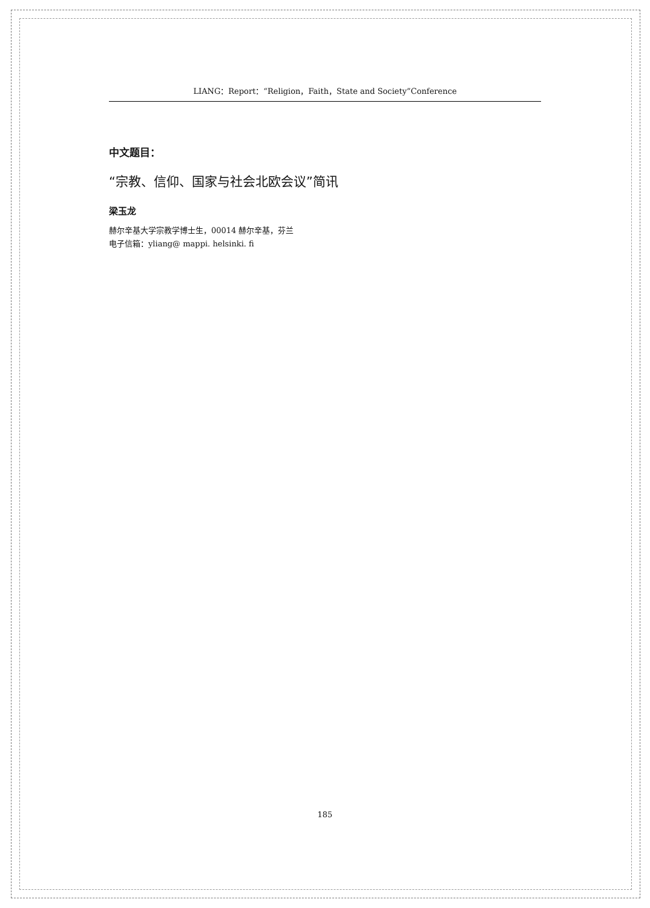LIANG：Report：“Religion，Faith，State and Society”Conference
中文题目：
“宗教、信仰、国家与社会北欧会议”简讯
梁玉龙
赫尔辛基大学宗教学博士生，00014 赫尔辛基，芬兰
电子信箱：yliang@ mappi. helsinki. fi
185